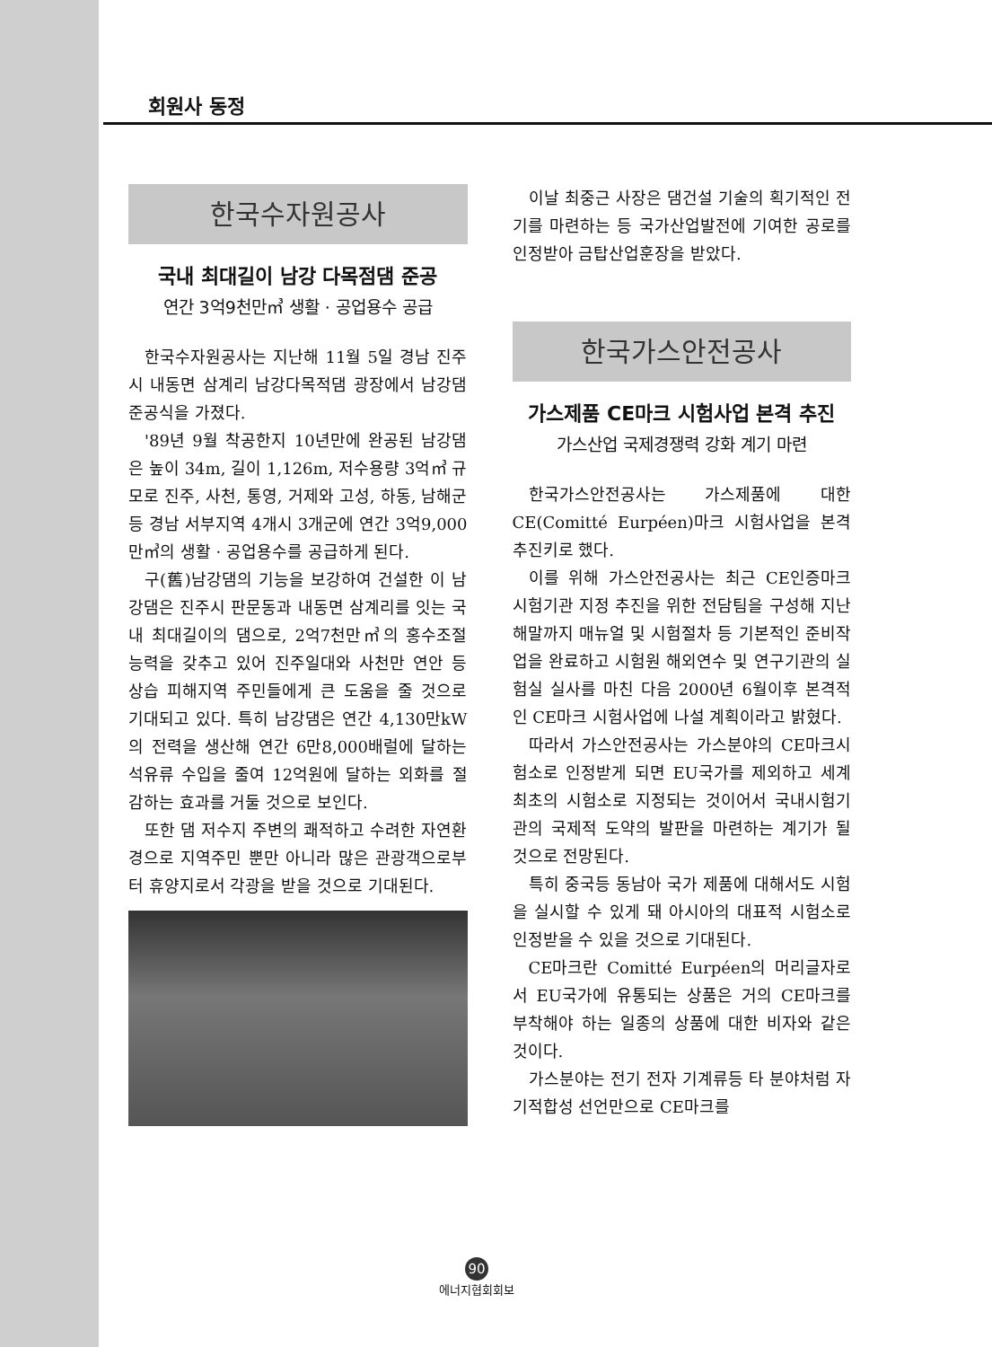회원사 동정
한국수자원공사
국내 최대길이 남강 다목점댐 준공
연간 3억9천만㎥ 생활 · 공업용수 공급
한국수자원공사는 지난해 11월 5일 경남 진주시 내동면 삼계리 남강다목적댐 광장에서 남강댐 준공식을 가졌다.
'89년 9월 착공한지 10년만에 완공된 남강댐은 높이 34m, 길이 1,126m, 저수용량 3억㎥ 규모로 진주, 사천, 통영, 거제와 고성, 하동, 남해군 등 경남 서부지역 4개시 3개군에 연간 3억9,000만㎥의 생활 · 공업용수를 공급하게 된다.
구(舊)남강댐의 기능을 보강하여 건설한 이 남강댐은 진주시 판문동과 내동면 삼계리를 잇는 국내 최대길이의 댐으로, 2억7천만㎥의 홍수조절 능력을 갖추고 있어 진주일대와 사천만 연안 등 상습 피해지역 주민들에게 큰 도움을 줄 것으로 기대되고 있다. 특히 남강댐은 연간 4,130만kW의 전력을 생산해 연간 6만8,000배럴에 달하는 석유류 수입을 줄여 12억원에 달하는 외화를 절감하는 효과를 거둘 것으로 보인다.
또한 댐 저수지 주변의 쾌적하고 수려한 자연환경으로 지역주민 뿐만 아니라 많은 관광객으로부터 휴양지로서 각광을 받을 것으로 기대된다.
이날 최중근 사장은 댐건설 기술의 획기적인 전기를 마련하는 등 국가산업발전에 기여한 공로를 인정받아 금탑산업훈장을 받았다.
한국가스안전공사
가스제품 CE마크 시험사업 본격 추진
가스산업 국제경쟁력 강화 계기 마련
한국가스안전공사는 가스제품에 대한 CE(Comitté Eurpéen)마크 시험사업을 본격 추진키로 했다.
이를 위해 가스안전공사는 최근 CE인증마크 시험기관 지정 추진을 위한 전담팀을 구성해 지난해말까지 매뉴얼 및 시험절차 등 기본적인 준비작업을 완료하고 시험원 해외연수 및 연구기관의 실험실 실사를 마친 다음 2000년 6월이후 본격적인 CE마크 시험사업에 나설 계획이라고 밝혔다.
따라서 가스안전공사는 가스분야의 CE마크시험소로 인정받게 되면 EU국가를 제외하고 세계최초의 시험소로 지정되는 것이어서 국내시험기관의 국제적 도약의 발판을 마련하는 계기가 될 것으로 전망된다.
특히 중국등 동남아 국가 제품에 대해서도 시험을 실시할 수 있게 돼 아시아의 대표적 시험소로 인정받을 수 있을 것으로 기대된다.
CE마크란 Comitté Eurpéen의 머리글자로서 EU국가에 유통되는 상품은 거의 CE마크를 부착해야 하는 일종의 상품에 대한 비자와 같은 것이다.
가스분야는 전기 전자 기계류등 타 분야처럼 자기적합성 선언만으로 CE마크를
90
에너지협회회보